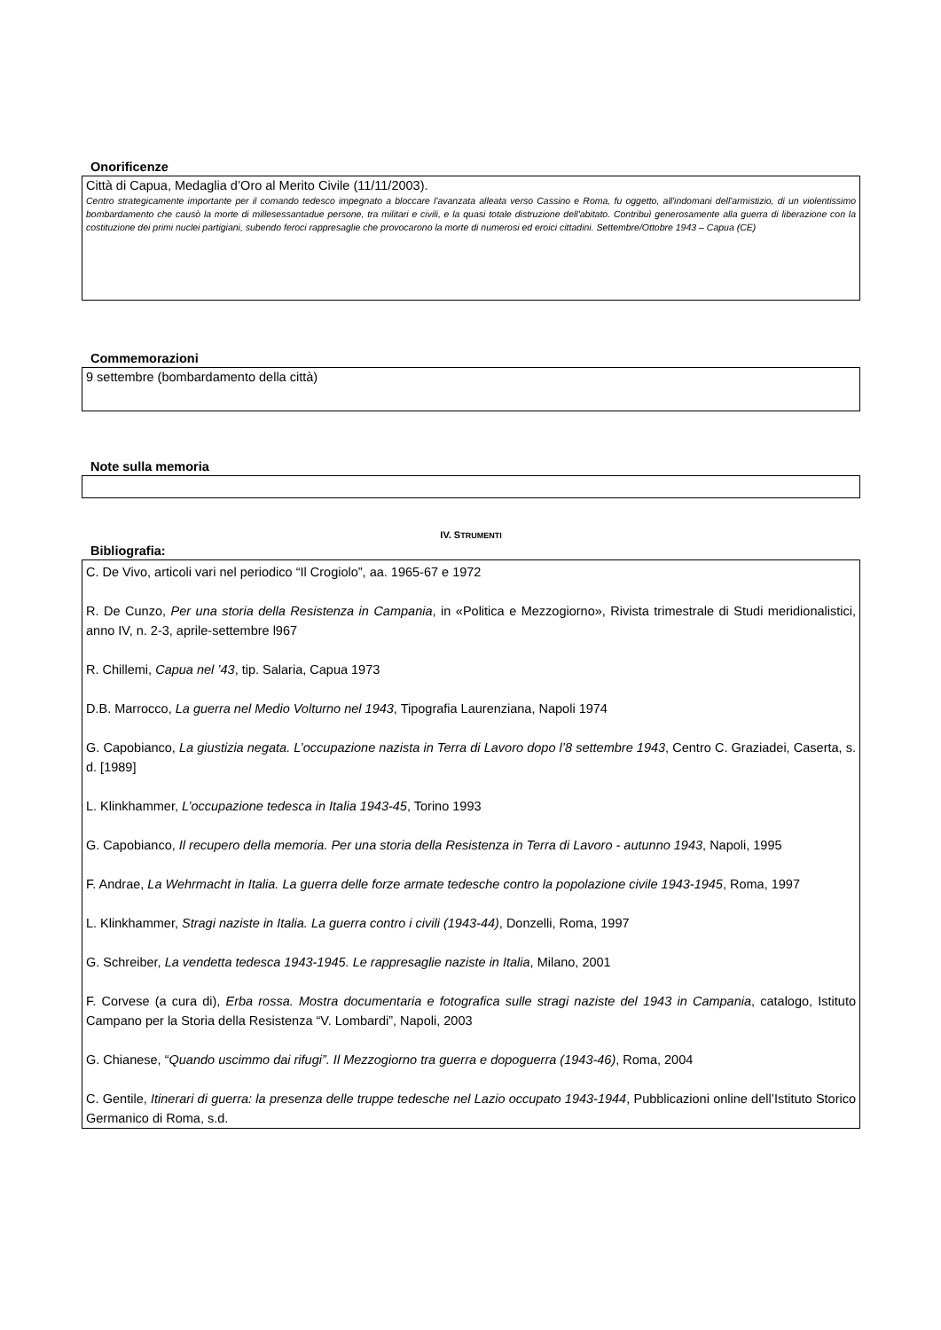Onorificenze
Città di Capua, Medaglia d’Oro al Merito Civile (11/11/2003).
Centro strategicamente importante per il comando tedesco impegnato a bloccare l'avanzata alleata verso Cassino e Roma, fu oggetto, all'indomani dell'armistizio, di un violentissimo bombardamento che causò la morte di millesessantadue persone, tra militari e civili, e la quasi totale distruzione dell'abitato. Contribuì generosamente alla guerra di liberazione con la costituzione dei primi nuclei partigiani, subendo feroci rappresaglie che provocarono la morte di numerosi ed eroici cittadini. Settembre/Ottobre 1943 – Capua (CE)
Commemorazioni
9 settembre (bombardamento della città)
Note sulla memoria
IV. STRUMENTI
Bibliografia:
C. De Vivo, articoli vari nel periodico “Il Crogiolo”, aa. 1965-67 e 1972
R. De Cunzo, Per una storia della Resistenza in Campania, in «Politica e Mezzogiorno», Rivista trimestrale di Studi meridionalistici, anno IV, n. 2-3, aprile-settembre l967
R. Chillemi, Capua nel ’43, tip. Salaria, Capua 1973
D.B. Marrocco, La guerra nel Medio Volturno nel 1943, Tipografia Laurenziana, Napoli 1974
G. Capobianco, La giustizia negata. L’occupazione nazista in Terra di Lavoro dopo l’8 settembre 1943, Centro C. Graziadei, Caserta, s. d. [1989]
L. Klinkhammer, L’occupazione tedesca in Italia 1943-45, Torino 1993
G. Capobianco, Il recupero della memoria. Per una storia della Resistenza in Terra di Lavoro - autunno 1943, Napoli, 1995
F. Andrae, La Wehrmacht in Italia. La guerra delle forze armate tedesche contro la popolazione civile 1943-1945, Roma, 1997
L. Klinkhammer, Stragi naziste in Italia. La guerra contro i civili (1943-44), Donzelli, Roma, 1997
G. Schreiber, La vendetta tedesca 1943-1945. Le rappresaglie naziste in Italia, Milano, 2001
F. Corvese (a cura di), Erba rossa. Mostra documentaria e fotografica sulle stragi naziste del 1943 in Campania, catalogo, Istituto Campano per la Storia della Resistenza “V. Lombardi”, Napoli, 2003
G. Chianese, “Quando uscimmo dai rifugi”. Il Mezzogiorno tra guerra e dopoguerra (1943-46), Roma, 2004
C. Gentile, Itinerari di guerra: la presenza delle truppe tedesche nel Lazio occupato 1943-1944, Pubblicazioni online dell’Istituto Storico Germanico di Roma, s.d.